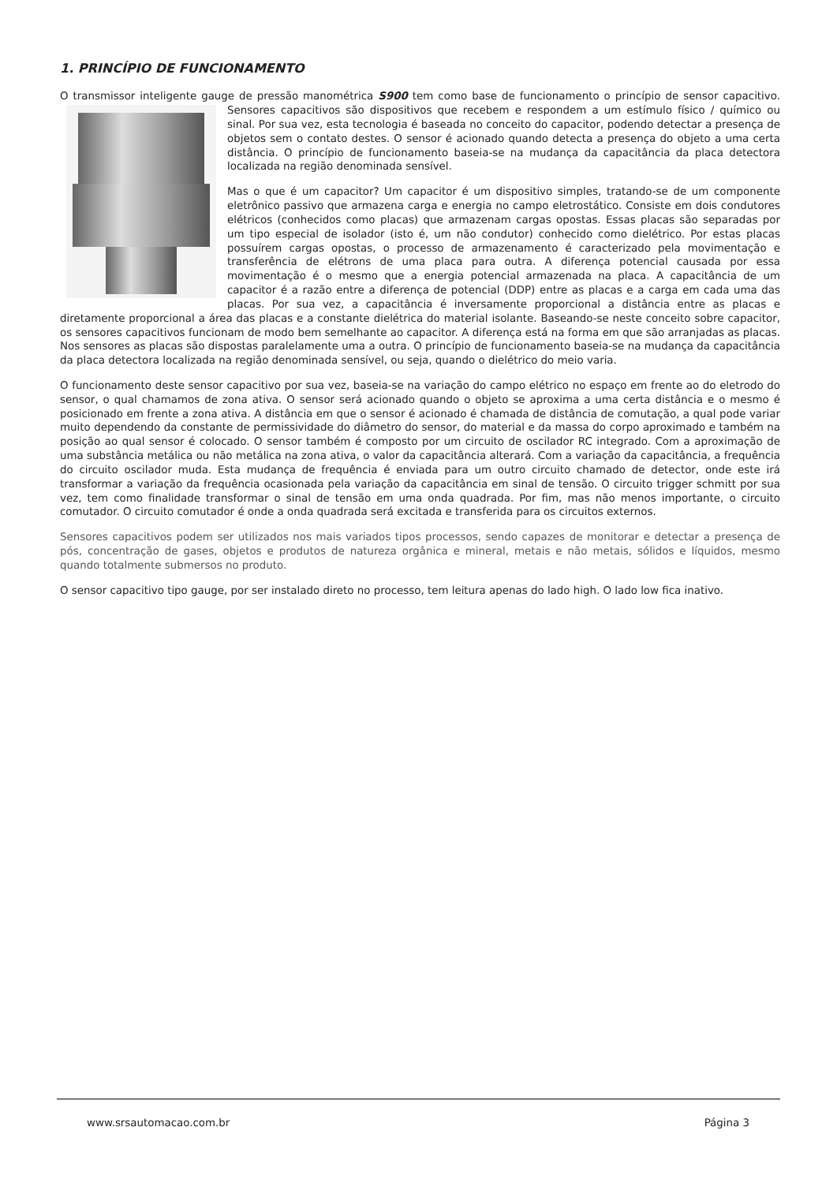1. PRINCÍPIO DE FUNCIONAMENTO
O transmissor inteligente gauge de pressão manométrica S900 tem como base de funcionamento o princípio de sensor capacitivo. Sensores capacitivos são dispositivos que recebem e respondem a um estímulo físico / químico ou sinal. Por sua vez, esta tecnologia é baseada no conceito do capacitor, podendo detectar a presença de objetos sem o contato destes. O sensor é acionado quando detecta a presença do objeto a uma certa distância. O princípio de funcionamento baseia-se na mudança da capacitância da placa detectora localizada na região denominada sensível.
Mas o que é um capacitor? Um capacitor é um dispositivo simples, tratando-se de um componente eletrônico passivo que armazena carga e energia no campo eletrostático. Consiste em dois condutores elétricos (conhecidos como placas) que armazenam cargas opostas. Essas placas são separadas por um tipo especial de isolador (isto é, um não condutor) conhecido como dielétrico. Por estas placas possuírem cargas opostas, o processo de armazenamento é caracterizado pela movimentação e transferência de elétrons de uma placa para outra. A diferença potencial causada por essa movimentação é o mesmo que a energia potencial armazenada na placa. A capacitância de um capacitor é a razão entre a diferença de potencial (DDP) entre as placas e a carga em cada uma das placas. Por sua vez, a capacitância é inversamente proporcional a distância entre as placas e diretamente proporcional a área das placas e a constante dielétrica do material isolante. Baseando-se neste conceito sobre capacitor, os sensores capacitivos funcionam de modo bem semelhante ao capacitor. A diferença está na forma em que são arranjadas as placas. Nos sensores as placas são dispostas paralelamente uma a outra. O princípio de funcionamento baseia-se na mudança da capacitância da placa detectora localizada na região denominada sensível, ou seja, quando o dielétrico do meio varia.
O funcionamento deste sensor capacitivo por sua vez, baseia-se na variação do campo elétrico no espaço em frente ao do eletrodo do sensor, o qual chamamos de zona ativa. O sensor será acionado quando o objeto se aproxima a uma certa distância e o mesmo é posicionado em frente a zona ativa. A distância em que o sensor é acionado é chamada de distância de comutação, a qual pode variar muito dependendo da constante de permissividade do diâmetro do sensor, do material e da massa do corpo aproximado e também na posição ao qual sensor é colocado. O sensor também é composto por um circuito de oscilador RC integrado. Com a aproximação de uma substância metálica ou não metálica na zona ativa, o valor da capacitância alterará. Com a variação da capacitância, a frequência do circuito oscilador muda. Esta mudança de frequência é enviada para um outro circuito chamado de detector, onde este irá transformar a variação da frequência ocasionada pela variação da capacitância em sinal de tensão. O circuito trigger schmitt por sua vez, tem como finalidade transformar o sinal de tensão em uma onda quadrada. Por fim, mas não menos importante, o circuito comutador. O circuito comutador é onde a onda quadrada será excitada e transferida para os circuitos externos.
Sensores capacitivos podem ser utilizados nos mais variados tipos processos, sendo capazes de monitorar e detectar a presença de pós, concentração de gases, objetos e produtos de natureza orgânica e mineral, metais e não metais, sólidos e líquidos, mesmo quando totalmente submersos no produto.
O sensor capacitivo tipo gauge, por ser instalado direto no processo, tem leitura apenas do lado high. O lado low fica inativo.
www.srsautomacao.com.br Página 3